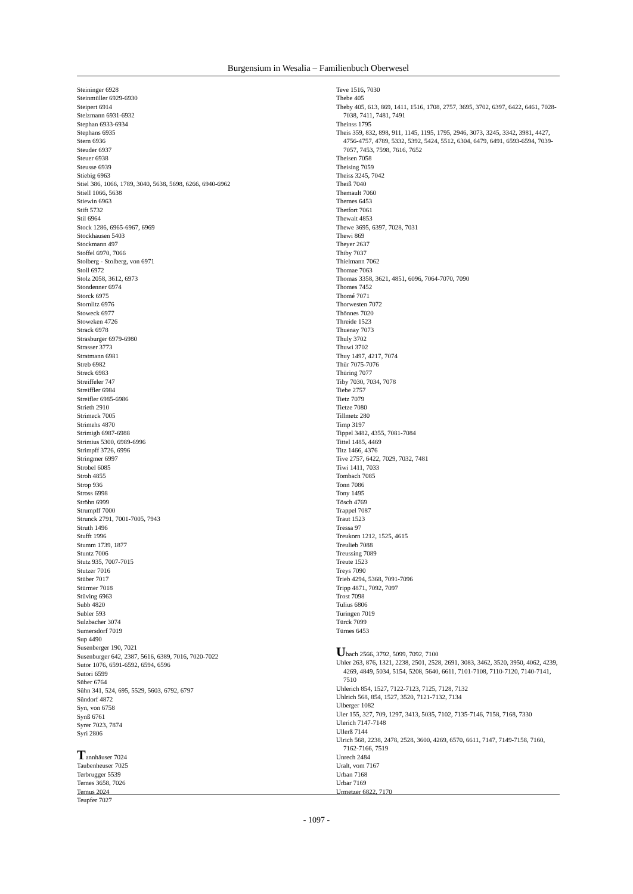Burgensium in Wesalia – Familienbuch Oberwesel
Steininger 6928
Steinmüller 6929-6930
Steipert 6914
Stelzmann 6931-6932
Stephan 6933-6934
Stephans 6935
Stern 6936
Steuder 6937
Steuer 6938
Steusse 6939
Stiebig 6963
Stiel 386, 1066, 1789, 3040, 5638, 5698, 6266, 6940-6962
Stiell 1066, 5638
Stiewin 6963
Stift 5732
Stil 6964
Stock 1286, 6965-6967, 6969
Stockhausen 5403
Stockmann 497
Stoffel 6970, 7066
Stolberg - Stolberg, von 6971
Stoll 6972
Stolz 2058, 3612, 6973
Stondenner 6974
Storck 6975
Stornlitz 6976
Stoweck 6977
Stoweken 4726
Strack 6978
Strasburger 6979-6980
Strasser 3773
Stratmann 6981
Streb 6982
Streck 6983
Streiffeler 747
Streiffler 6984
Streifler 6985-6986
Strieth 2910
Strimeck 7005
Strimehs 4870
Strimigh 6987-6988
Strimius 5300, 6989-6996
Strimpff 3726, 6996
Stringmer 6997
Strobel 6085
Stroh 4855
Strop 936
Stross 6998
Ströhn 6999
Strumpff 7000
Strunck 2791, 7001-7005, 7943
Struth 1496
Stufft 1996
Stumm 1739, 1877
Stuntz 7006
Stutz 935, 7007-7015
Stutzer 7016
Stüber 7017
Stürmer 7018
Stüving 6963
Subb 4820
Subler 593
Sulzbacher 3074
Sumersdorf 7019
Sup 4490
Susenberger 190, 7021
Susenburger 642, 2387, 5616, 6389, 7016, 7020-7022
Sutor 1076, 6591-6592, 6594, 6596
Sutori 6599
Süber 6764
Sühn 341, 524, 695, 5529, 5603, 6792, 6797
Sündorf 4872
Syn, von 6758
Synß 6761
Syrer 7023, 7874
Syri 2806
Tannhäuser 7024
Taubenheuser 7025
Terbrugger 5539
Ternes 3658, 7026
Ternus 2024
Teupfer 7027
Teve 1516, 7030
Thebe 405
Theby 405, 613, 869, 1411, 1516, 1708, 2757, 3695, 3702, 6397, 6422, 6461, 7028-7038, 7411, 7481, 7491
Theinss 1795
Theis 359, 832, 898, 911, 1145, 1195, 1795, 2946, 3073, 3245, 3342, 3981, 4427, 4756-4757, 4789, 5332, 5392, 5424, 5512, 6304, 6479, 6491, 6593-6594, 7039-7057, 7453, 7598, 7616, 7652
Theisen 7058
Theising 7059
Theiss 3245, 7042
Theiß 7040
Themault 7060
Thernes 6453
Thetfort 7061
Thewalt 4853
Thewe 3695, 6397, 7028, 7031
Thewi 869
Theyer 2637
Thiby 7037
Thielmann 7062
Thomae 7063
Thomas 3358, 3621, 4851, 6096, 7064-7070, 7090
Thomes 7452
Thomé 7071
Thorwesten 7072
Thönnes 7020
Threide 1523
Thuenay 7073
Thuly 3702
Thuwi 3702
Thuy 1497, 4217, 7074
Thür 7075-7076
Thüring 7077
Tiby 7030, 7034, 7078
Tiebe 2757
Tietz 7079
Tietze 7080
Tillmetz 280
Timp 3197
Tippel 3482, 4355, 7081-7084
Tittel 1485, 4469
Titz 1466, 4376
Tive 2757, 6422, 7029, 7032, 7481
Tiwi 1411, 7033
Tombach 7085
Tonn 7086
Tony 1495
Tösch 4769
Trappel 7087
Traut 1523
Tressa 97
Treukorn 1212, 1525, 4615
Treulieb 7088
Treussing 7089
Treute 1523
Treys 7090
Trieb 4294, 5368, 7091-7096
Tripp 4871, 7092, 7097
Trost 7098
Tulius 6806
Turingen 7019
Türck 7099
Türnes 6453
Ubach 2566, 3792, 5099, 7092, 7100
Uhler 263, 876, 1321, 2238, 2501, 2528, 2691, 3083, 3462, 3520, 3950, 4062, 4239, 4269, 4849, 5034, 5154, 5208, 5640, 6611, 7101-7108, 7110-7120, 7140-7141, 7510
Uhlerich 854, 1527, 7122-7123, 7125, 7128, 7132
Uhlrich 568, 854, 1527, 3520, 7121-7132, 7134
Ulberger 1082
Uler 155, 327, 709, 1297, 3413, 5035, 7102, 7135-7146, 7158, 7168, 7330
Ulerich 7147-7148
Ullerß 7144
Ulrich 568, 2238, 2478, 2528, 3600, 4269, 6570, 6611, 7147, 7149-7158, 7160, 7162-7166, 7519
Unrech 2484
Uralt, vom 7167
Urban 7168
Urbar 7169
Urmetzer 6822, 7170
- 1097 -